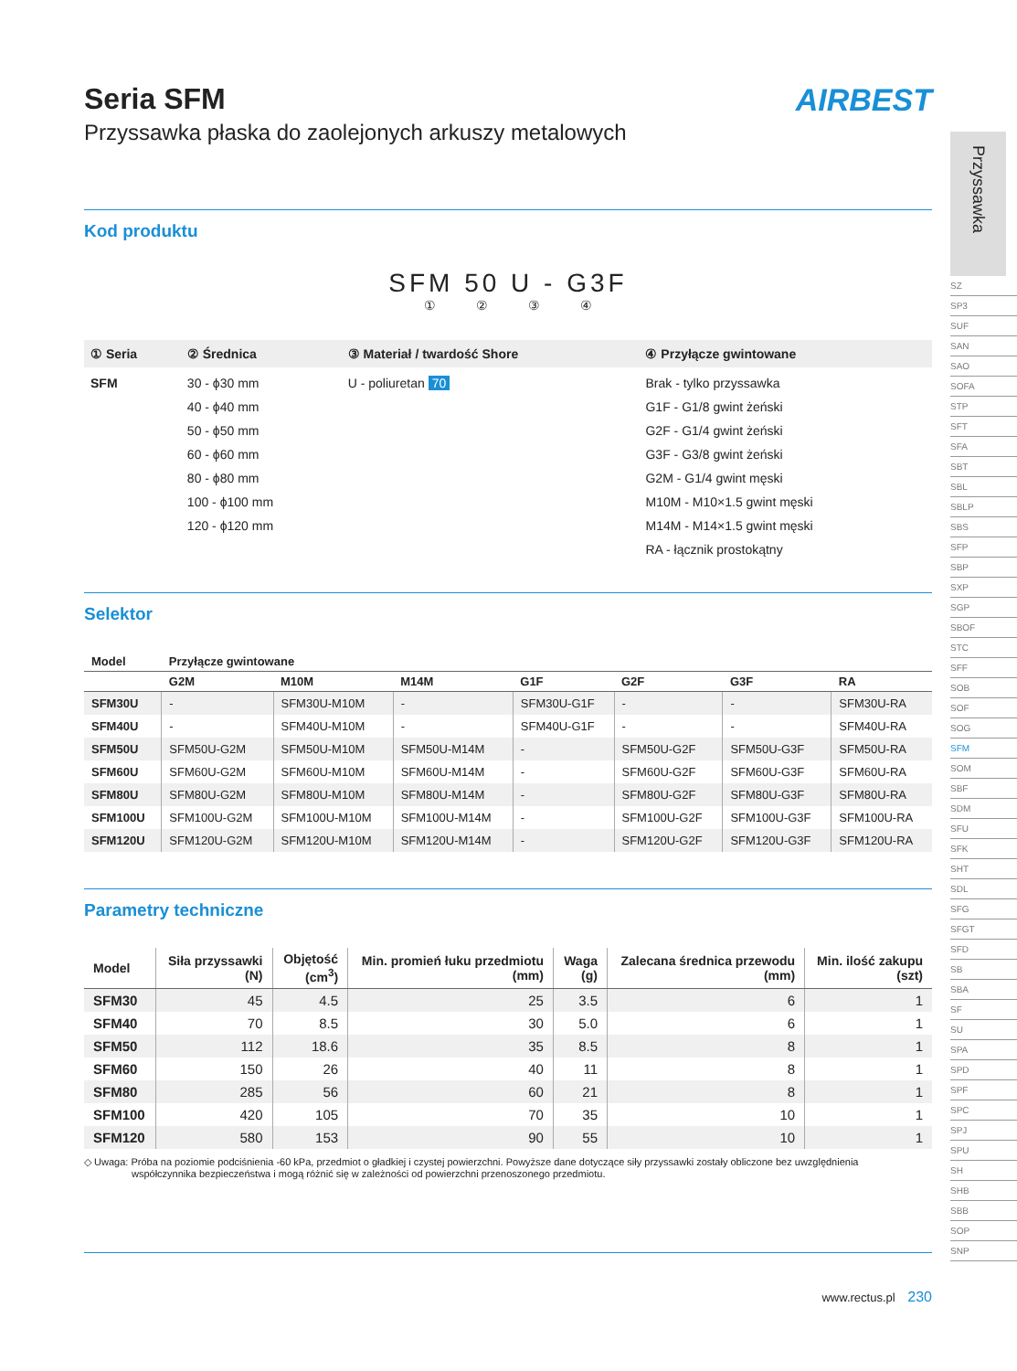AIRBEST
Seria SFM
Przyssawka płaska do zaolejonych arkuszy metalowych
Kod produktu
SFM 50 U - G3F
① ② ③ ④
| ① Seria | ② Średnica | ③ Materiał / twardość Shore | ④ Przyłącze gwintowane |
| --- | --- | --- | --- |
| SFM | 30 - ϕ30 mm 40 - ϕ40 mm 50 - ϕ50 mm 60 - ϕ60 mm 80 - ϕ80 mm 100 - ϕ100 mm 120 - ϕ120 mm | U - poliuretan 70 | Brak - tylko przyssawka G1F - G1/8 gwint żeński G2F - G1/4 gwint żeński G3F - G3/8 gwint żeński G2M - G1/4 gwint męski M10M - M10×1.5 gwint męski M14M - M14×1.5 gwint męski RA - łącznik prostokątny |
Selektor
| Model | Przyłącze gwintowane | | | | | | |
| --- | --- | --- | --- | --- | --- | --- | --- |
| | G2M | M10M | M14M | G1F | G2F | G3F | RA |
| SFM30U | - | SFM30U-M10M | - | SFM30U-G1F | - | - | SFM30U-RA |
| SFM40U | - | SFM40U-M10M | - | SFM40U-G1F | - | - | SFM40U-RA |
| SFM50U | SFM50U-G2M | SFM50U-M10M | SFM50U-M14M | - | SFM50U-G2F | SFM50U-G3F | SFM50U-RA |
| SFM60U | SFM60U-G2M | SFM60U-M10M | SFM60U-M14M | - | SFM60U-G2F | SFM60U-G3F | SFM60U-RA |
| SFM80U | SFM80U-G2M | SFM80U-M10M | SFM80U-M14M | - | SFM80U-G2F | SFM80U-G3F | SFM80U-RA |
| SFM100U | SFM100U-G2M | SFM100U-M10M | SFM100U-M14M | - | SFM100U-G2F | SFM100U-G3F | SFM100U-RA |
| SFM120U | SFM120U-G2M | SFM120U-M10M | SFM120U-M14M | - | SFM120U-G2F | SFM120U-G3F | SFM120U-RA |
Parametry techniczne
| Model | Siła przyssawki (N) | Objętość (cm<sup>3</sup>) | Min. promień łuku przedmiotu (mm) | Waga (g) | Zalecana średnica przewodu (mm) | Min. ilość zakupu (szt) |
| --- | --- | --- | --- | --- | --- | --- |
| SFM30 | 45 | 4.5 | 25 | 3.5 | 6 | 1 |
| SFM40 | 70 | 8.5 | 30 | 5.0 | 6 | 1 |
| SFM50 | 112 | 18.6 | 35 | 8.5 | 8 | 1 |
| SFM60 | 150 | 26 | 40 | 11 | 8 | 1 |
| SFM80 | 285 | 56 | 60 | 21 | 8 | 1 |
| SFM100 | 420 | 105 | 70 | 35 | 10 | 1 |
| SFM120 | 580 | 153 | 90 | 55 | 10 | 1 |
◇ Uwaga: Próba na poziomie podciśnienia -60 kPa, przedmiot o gładkiej i czystej powierzchni. Powyższe dane dotyczące siły przyssawki zostały obliczone bez uwzględnienia
współczynnika bezpieczeństwa i mogą różnić się w zależności od powierzchni przenoszonego przedmiotu.
Przyssawka
SZ
SP3
SUF
SAN
SAO
SOFA
STP
SFT
SFA
SBT
SBL
SBLP
SBS
SFP
SBP
SXP
SGP
SBOF
STC
SFF
SOB
SOF
SOG
SFM
SOM
SBF
SDM
SFU
SFK
SHT
SDL
SFG
SFGT
SFD
SB
SBA
SF
SU
SPA
SPD
SPF
SPC
SPJ
SPU
SH
SHB
SBB
SOP
SNP
www.rectus.pl 230